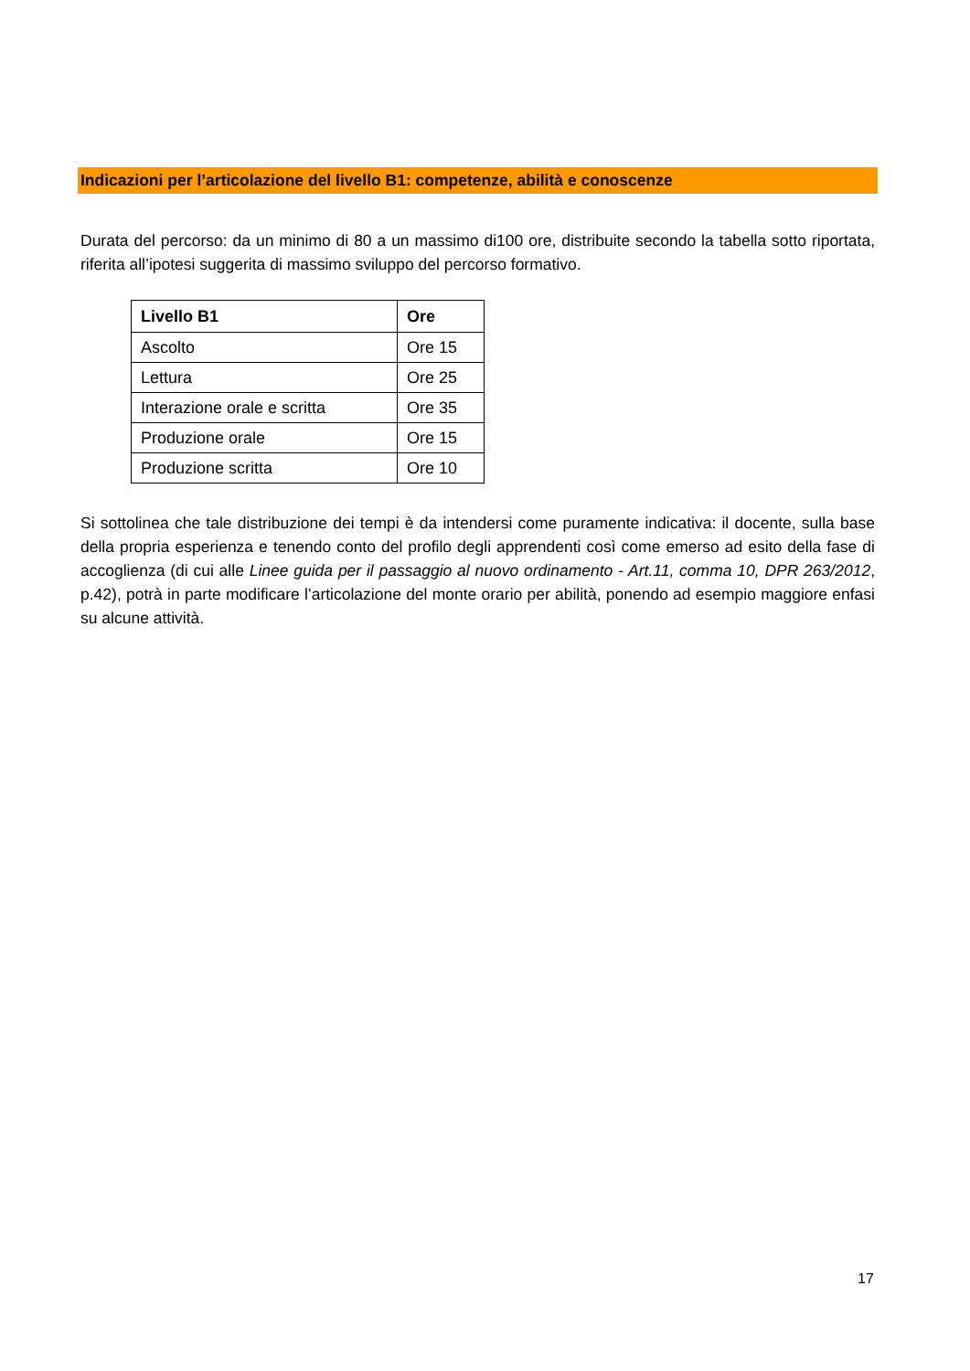Indicazioni per l’articolazione del livello B1: competenze, abilità e conoscenze
Durata del percorso: da un minimo di 80 a un massimo di100 ore, distribuite secondo la tabella sotto riportata, riferita all’ipotesi suggerita di massimo sviluppo del percorso formativo.
| Livello B1 | Ore |
| --- | --- |
| Ascolto | Ore 15 |
| Lettura | Ore 25 |
| Interazione orale e scritta | Ore 35 |
| Produzione orale | Ore 15 |
| Produzione scritta | Ore 10 |
Si sottolinea che tale distribuzione dei tempi è da intendersi come puramente indicativa: il docente, sulla base della propria esperienza e tenendo conto del profilo degli apprendenti così come emerso ad esito della fase di accoglienza (di cui alle Linee guida per il passaggio al nuovo ordinamento - Art.11, comma 10, DPR 263/2012, p.42), potrà in parte modificare l’articolazione del monte orario per abilità, ponendo ad esempio maggiore enfasi su alcune attività.
17